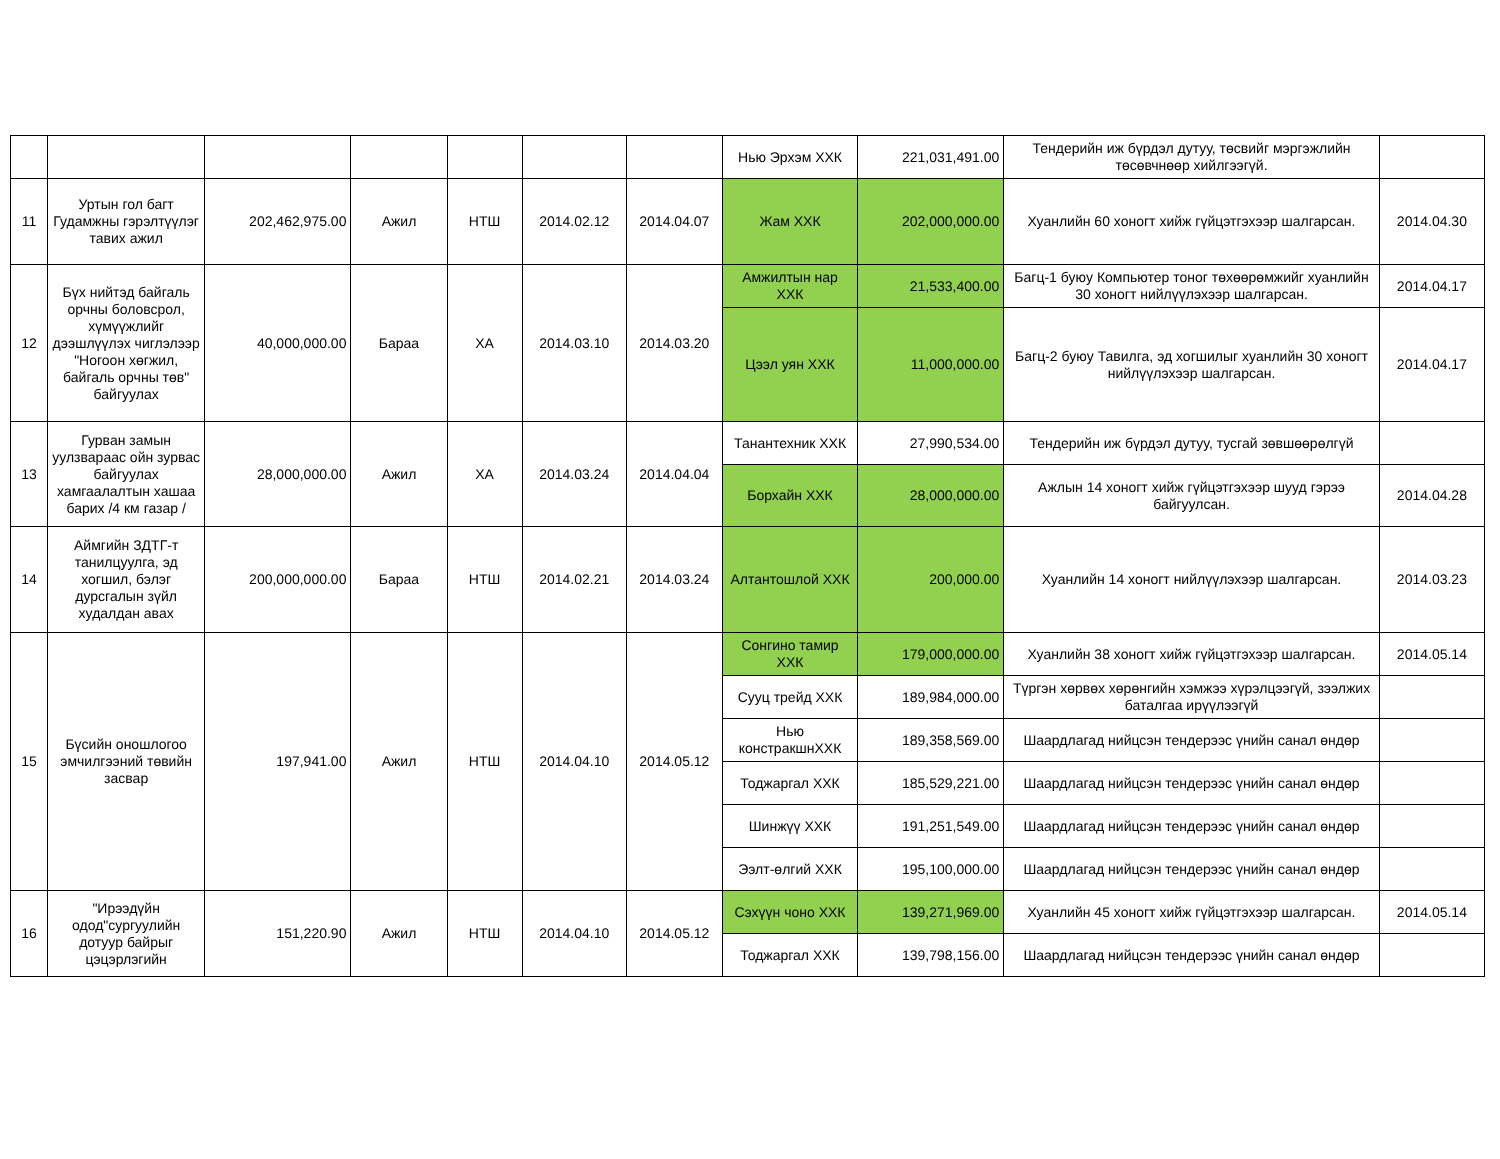| | | | | | | | Нью Эрхэм ХХК | 221,031,491.00 | Тендерийн иж бүрдэл дутуу, төсвийг мэргэжлийн төсөвчнөөр хийлгээгүй. | |
| 11 | Уртын гол багт Гудамжны гэрэлтүүлэг тавих ажил | 202,462,975.00 | Ажил | НТШ | 2014.02.12 | 2014.04.07 | Жам ХХК | 202,000,000.00 | Хуанлийн 60 хоногт хийж гүйцэтгэхээр шалгарсан. | 2014.04.30 |
| 12 | Бүх нийтэд байгаль орчны боловсрол, хүмүүжлийг дээшлүүлэх чиглэлээр "Ногоон хөгжил, байгаль орчны төв" байгуулах | 40,000,000.00 | Бараа | ХА | 2014.03.10 | 2014.03.20 | Амжилтын нар ХХК | 21,533,400.00 | Багц-1 буюу Компьютер тоног төхөөрөмжийг хуанлийн 30 хоногт нийлүүлэхээр шалгарсан. | 2014.04.17 |
| | | | | | | | Цээл уян ХХК | 11,000,000.00 | Багц-2 буюу Тавилга, эд хогшилыг хуанлийн 30 хоногт нийлүүлэхээр шалгарсан. | 2014.04.17 |
| 13 | Гурван замын уулзвараас ойн зурвас байгуулах хамгаалалтын хашаа барих /4 км газар / | 28,000,000.00 | Ажил | ХА | 2014.03.24 | 2014.04.04 | Танантехник ХХК | 27,990,534.00 | Тендерийн иж бүрдэл дутуу, тусгай зөвшөөрөлгүй | |
| | | | | | | | Борхайн ХХК | 28,000,000.00 | Ажлын 14 хоногт хийж гүйцэтгэхээр шууд гэрээ байгуулсан. | 2014.04.28 |
| 14 | Аймгийн ЗДТГ-т танилцуулга, эд хогшил, бэлэг дурсгалын зүйл худалдан авах | 200,000,000.00 | Бараа | НТШ | 2014.02.21 | 2014.03.24 | Алтантошлой ХХК | 200,000.00 | Хуанлийн 14 хоногт нийлүүлэхээр шалгарсан. | 2014.03.23 |
| 15 | Бүсийн оношлогоо эмчилгээний төвийн засвар | 197,941.00 | Ажил | НТШ | 2014.04.10 | 2014.05.12 | Сонгино тамир ХХК | 179,000,000.00 | Хуанлийн 38 хоногт хийж гүйцэтгэхээр шалгарсан. | 2014.05.14 |
| | | | | | | | Сууц трейд ХХК | 189,984,000.00 | Түргэн хөрвөх хөрөнгийн хэмжээ хүрэлцээгүй, зээлжих баталгаа ирүүлээгүй | |
| | | | | | | | Нью констракшнХХК | 189,358,569.00 | Шаардлагад нийцсэн тендерээс үнийн санал өндөр | |
| | | | | | | | Тоджаргал ХХК | 185,529,221.00 | Шаардлагад нийцсэн тендерээс үнийн санал өндөр | |
| | | | | | | | Шинжүү ХХК | 191,251,549.00 | Шаардлагад нийцсэн тендерээс үнийн санал өндөр | |
| | | | | | | | Ээлт-өлгий ХХК | 195,100,000.00 | Шаардлагад нийцсэн тендерээс үнийн санал өндөр | |
| 16 | "Ирээдүйн одод"сургуулийн дотуур байрыг цэцэрлэгийн | 151,220.90 | Ажил | НТШ | 2014.04.10 | 2014.05.12 | Сэхүүн чоно ХХК | 139,271,969.00 | Хуанлийн 45 хоногт хийж гүйцэтгэхээр шалгарсан. | 2014.05.14 |
| | | | | | | | Тоджаргал ХХК | 139,798,156.00 | Шаардлагад нийцсэн тендерээс үнийн санал өндөр | |